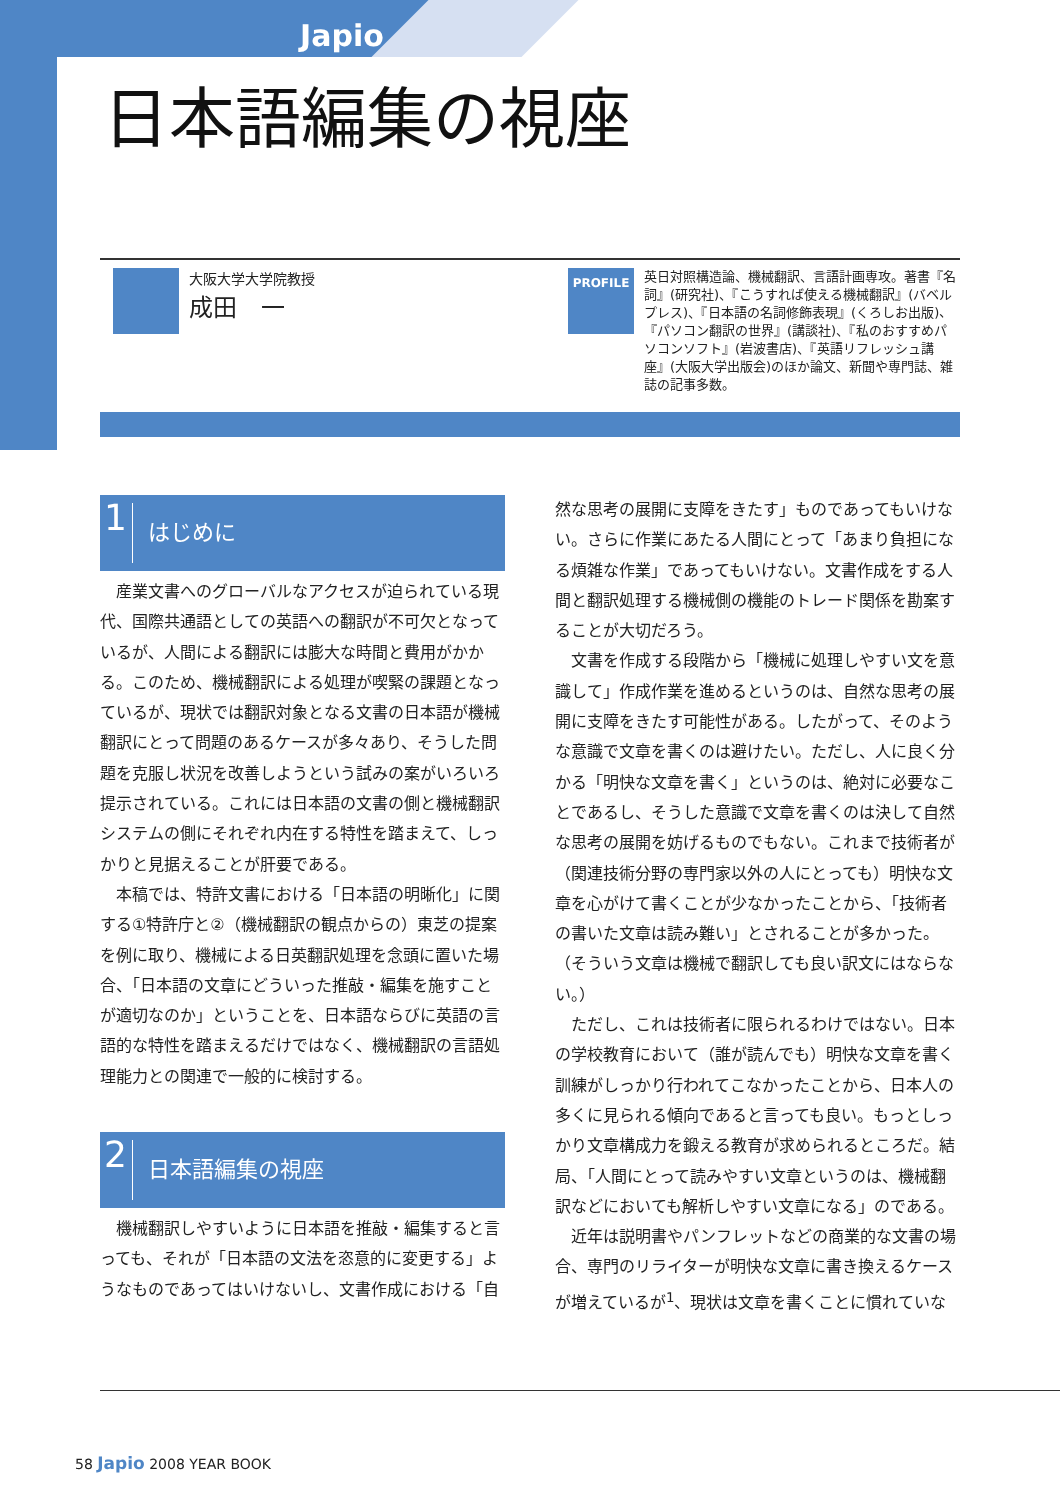Japio
日本語編集の視座
大阪大学大学院教授
成田　一
PROFILE
英日対照構造論、機械翻訳、言語計画専攻。著書『名詞』(研究社)、『こうすれば使える機械翻訳』(バベルプレス)、『日本語の名詞修飾表現』(くろしお出版)、『パソコン翻訳の世界』(講談社)、『私のおすすめパソコンソフト』(岩波書店)、『英語リフレッシュ講座』(大阪大学出版会)のほか論文、新聞や専門誌、雑誌の記事多数。
1 はじめに
産業文書へのグローバルなアクセスが迫られている現代、国際共通語としての英語への翻訳が不可欠となっているが、人間による翻訳には膨大な時間と費用がかかる。このため、機械翻訳による処理が喫緊の課題となっているが、現状では翻訳対象となる文書の日本語が機械翻訳にとって問題のあるケースが多々あり、そうした問題を克服し状況を改善しようという試みの案がいろいろ提示されている。これには日本語の文書の側と機械翻訳システムの側にそれぞれ内在する特性を踏まえて、しっかりと見据えることが肝要である。
本稿では、特許文書における「日本語の明晰化」に関する①特許庁と②（機械翻訳の観点からの）東芝の提案を例に取り、機械による日英翻訳処理を念頭に置いた場合、「日本語の文章にどういった推敲・編集を施すことが適切なのか」ということを、日本語ならびに英語の言語的な特性を踏まえるだけではなく、機械翻訳の言語処理能力との関連で一般的に検討する。
2 日本語編集の視座
機械翻訳しやすいように日本語を推敲・編集すると言っても、それが「日本語の文法を恣意的に変更する」ようなものであってはいけないし、文書作成における「自
然な思考の展開に支障をきたす」ものであってもいけない。さらに作業にあたる人間にとって「あまり負担になる煩雑な作業」であってもいけない。文書作成をする人間と翻訳処理する機械側の機能のトレード関係を勘案することが大切だろう。
文書を作成する段階から「機械に処理しやすい文を意識して」作成作業を進めるというのは、自然な思考の展開に支障をきたす可能性がある。したがって、そのような意識で文章を書くのは避けたい。ただし、人に良く分かる「明快な文章を書く」というのは、絶対に必要なことであるし、そうした意識で文章を書くのは決して自然な思考の展開を妨げるものでもない。これまで技術者が（関連技術分野の専門家以外の人にとっても）明快な文章を心がけて書くことが少なかったことから、「技術者の書いた文章は読み難い」とされることが多かった。（そういう文章は機械で翻訳しても良い訳文にはならない。）
ただし、これは技術者に限られるわけではない。日本の学校教育において（誰が読んでも）明快な文章を書く訓練がしっかり行われてこなかったことから、日本人の多くに見られる傾向であると言っても良い。もっとしっかり文章構成力を鍛える教育が求められるところだ。結局、「人間にとって読みやすい文章というのは、機械翻訳などにおいても解析しやすい文章になる」のである。
近年は説明書やパンフレットなどの商業的な文書の場合、専門のリライターが明快な文章に書き換えるケースが増えているが<sup>1</sup>、現状は文章を書くことに慣れていな
58 Japio 2008 YEAR BOOK